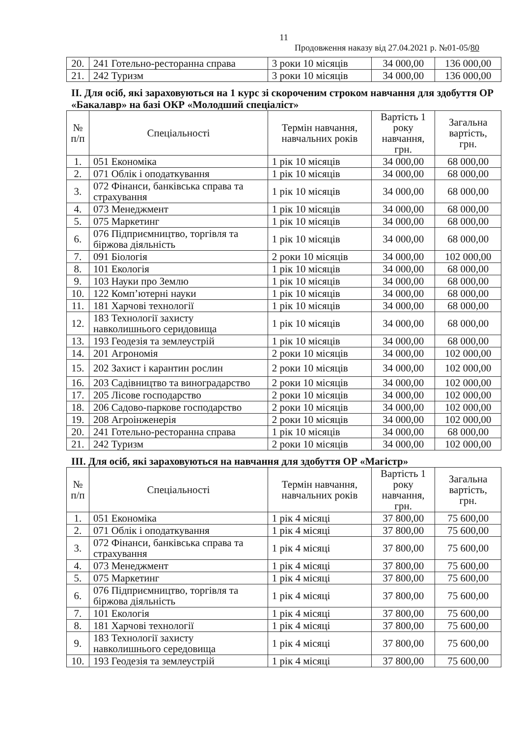11
Продовження наказу від 27.04.2021 р. №01-05/80
| 20. | 241 Готельно-ресторанна справа | 3 роки 10 місяців | 34 000,00 | 136 000,00 |
| 21. | 242 Туризм | 3 роки 10 місяців | 34 000,00 | 136 000,00 |
ІІ. Для осіб, які зараховуються на 1 курс зі скороченим строком навчання для здобуття ОР «Бакалавр» на базі ОКР «Молодший спеціаліст»
| № п/п | Спеціальності | Термін навчання, навчальних років | Вартість 1 року навчання, грн. | Загальна вартість, грн. |
| --- | --- | --- | --- | --- |
| 1. | 051 Економіка | 1 рік 10 місяців | 34 000,00 | 68 000,00 |
| 2. | 071 Облік і оподаткування | 1 рік 10 місяців | 34 000,00 | 68 000,00 |
| 3. | 072 Фінанси, банківська справа та страхування | 1 рік 10 місяців | 34 000,00 | 68 000,00 |
| 4. | 073 Менеджмент | 1 рік 10 місяців | 34 000,00 | 68 000,00 |
| 5. | 075 Маркетинг | 1 рік 10 місяців | 34 000,00 | 68 000,00 |
| 6. | 076 Підприємництво, торгівля та біржова діяльність | 1 рік 10 місяців | 34 000,00 | 68 000,00 |
| 7. | 091 Біологія | 2 роки 10 місяців | 34 000,00 | 102 000,00 |
| 8. | 101 Екологія | 1 рік 10 місяців | 34 000,00 | 68 000,00 |
| 9. | 103 Науки про Землю | 1 рік 10 місяців | 34 000,00 | 68 000,00 |
| 10. | 122 Комп’ютерні науки | 1 рік 10 місяців | 34 000,00 | 68 000,00 |
| 11. | 181 Харчові технології | 1 рік 10 місяців | 34 000,00 | 68 000,00 |
| 12. | 183 Технології захисту навколишнього серидовища | 1 рік 10 місяців | 34 000,00 | 68 000,00 |
| 13. | 193 Геодезія та землеустрій | 1 рік 10 місяців | 34 000,00 | 68 000,00 |
| 14. | 201 Агрономія | 2 роки 10 місяців | 34 000,00 | 102 000,00 |
| 15. | 202 Захист і карантин рослин | 2 роки 10 місяців | 34 000,00 | 102 000,00 |
| 16. | 203 Садівництво та виноградарство | 2 роки 10 місяців | 34 000,00 | 102 000,00 |
| 17. | 205 Лісове господарство | 2 роки 10 місяців | 34 000,00 | 102 000,00 |
| 18. | 206 Садово-паркове господарство | 2 роки 10 місяців | 34 000,00 | 102 000,00 |
| 19. | 208 Агроінженерія | 2 роки 10 місяців | 34 000,00 | 102 000,00 |
| 20. | 241 Готельно-ресторанна справа | 1 рік 10 місяців | 34 000,00 | 68 000,00 |
| 21. | 242 Туризм | 2 роки 10 місяців | 34 000,00 | 102 000,00 |
ІІІ. Для осіб, які зараховуються на навчання для здобуття ОР «Магістр»
| № п/п | Спеціальності | Термін навчання, навчальних років | Вартість 1 року навчання, грн. | Загальна вартість, грн. |
| --- | --- | --- | --- | --- |
| 1. | 051 Економіка | 1 рік 4 місяці | 37 800,00 | 75 600,00 |
| 2. | 071 Облік і оподаткування | 1 рік 4 місяці | 37 800,00 | 75 600,00 |
| 3. | 072 Фінанси, банківська справа та страхування | 1 рік 4 місяці | 37 800,00 | 75 600,00 |
| 4. | 073 Менеджмент | 1 рік 4 місяці | 37 800,00 | 75 600,00 |
| 5. | 075 Маркетинг | 1 рік 4 місяці | 37 800,00 | 75 600,00 |
| 6. | 076 Підприємництво, торгівля та біржова діяльність | 1 рік 4 місяці | 37 800,00 | 75 600,00 |
| 7. | 101 Екологія | 1 рік 4 місяці | 37 800,00 | 75 600,00 |
| 8. | 181 Харчові технології | 1 рік 4 місяці | 37 800,00 | 75 600,00 |
| 9. | 183 Технології захисту навколишнього середовища | 1 рік 4 місяці | 37 800,00 | 75 600,00 |
| 10. | 193 Геодезія та землеустрій | 1 рік 4 місяці | 37 800,00 | 75 600,00 |